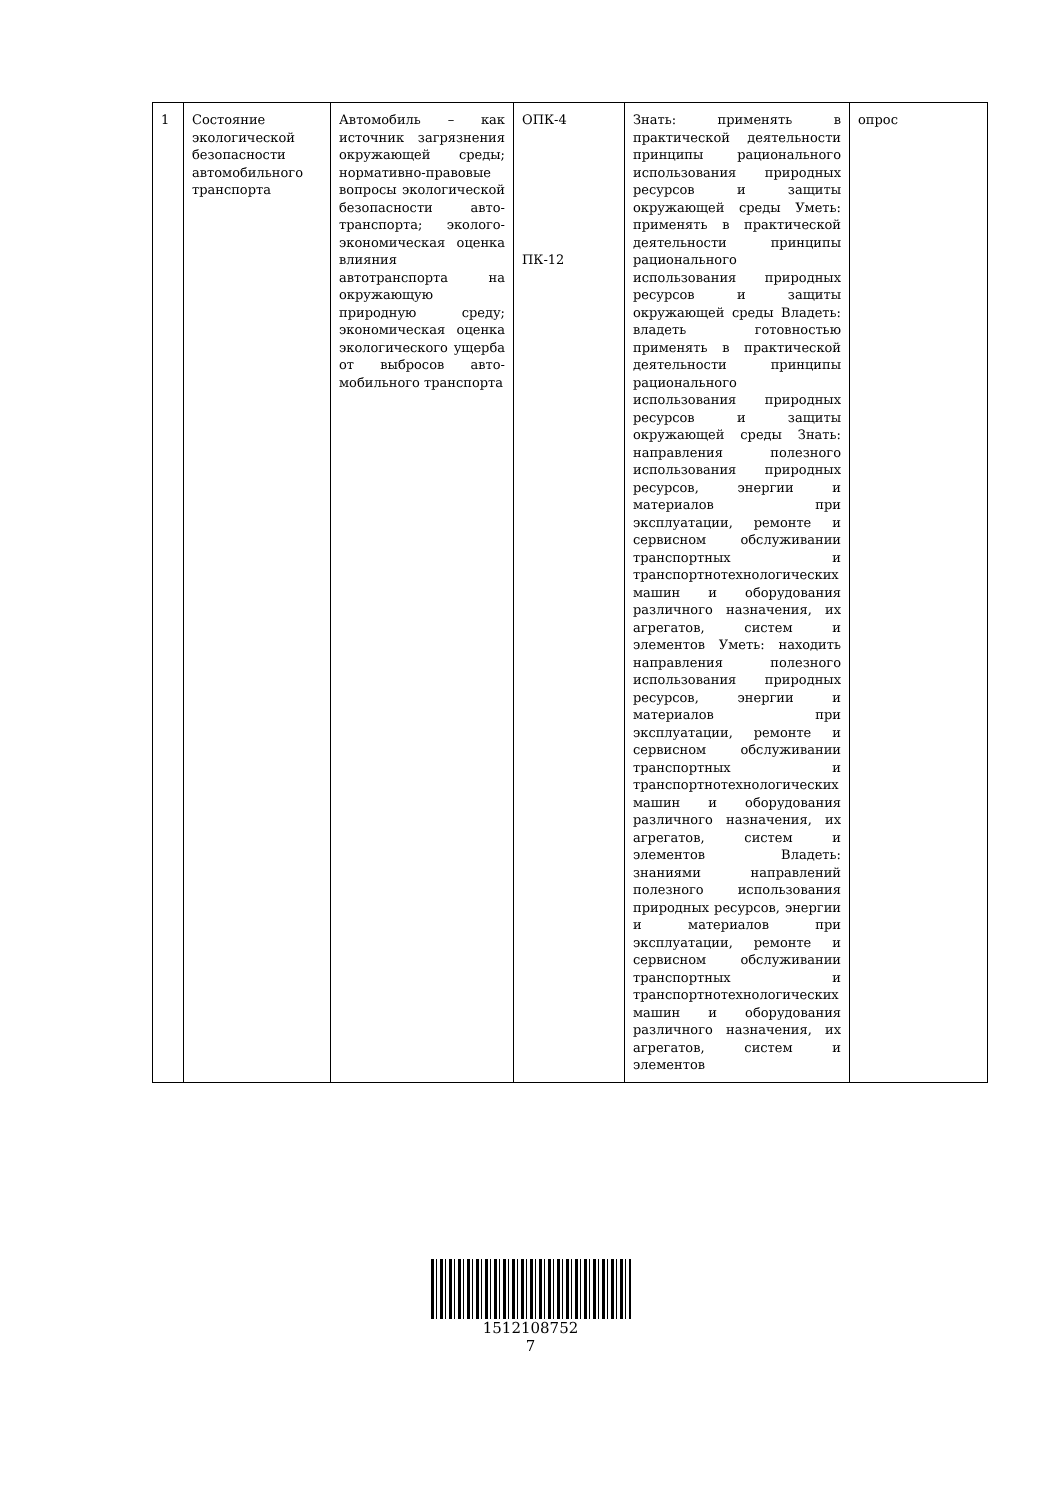| 1 | Состояние экологической безопасности автомобильного транспорта | Автомобиль – как источник загрязнения окружающей среды; нормативно-правовые вопросы экологической безопасности авто-транспорта; эколого-экономическая оценка влияния автотранспорта на окружающую природную среду; экономическая оценка экологического ущерба от выбросов авто-мобильного транспорта | ОПК-4 ПК-12 | Знать: применять в практической деятельности принципы рационального использования природных ресурсов и защиты окружающей среды Уметь: применять в практической деятельности принципы рационального использования природных ресурсов и защиты окружающей среды Владеть: владеть готовностью применять в практической деятельности принципы рационального использования природных ресурсов и защиты окружающей среды Знать: направления полезного использования природных ресурсов, энергии и материалов при эксплуатации, ремонте и сервисном обслуживании транспортных и транспортнотехнологических машин и оборудования различного назначения, их агрегатов, систем и элементов Уметь: находить направления полезного использования природных ресурсов, энергии и материалов при эксплуатации, ремонте и сервисном обслуживании транспортных и транспортнотехнологических машин и оборудования различного назначения, их агрегатов, систем и элементов Владеть: знаниями направлений полезного использования природных ресурсов, энергии и материалов при эксплуатации, ремонте и сервисном обслуживании транспортных и транспортнотехнологических машин и оборудования различного назначения, их агрегатов, систем и элементов | опрос |
1512108752
7